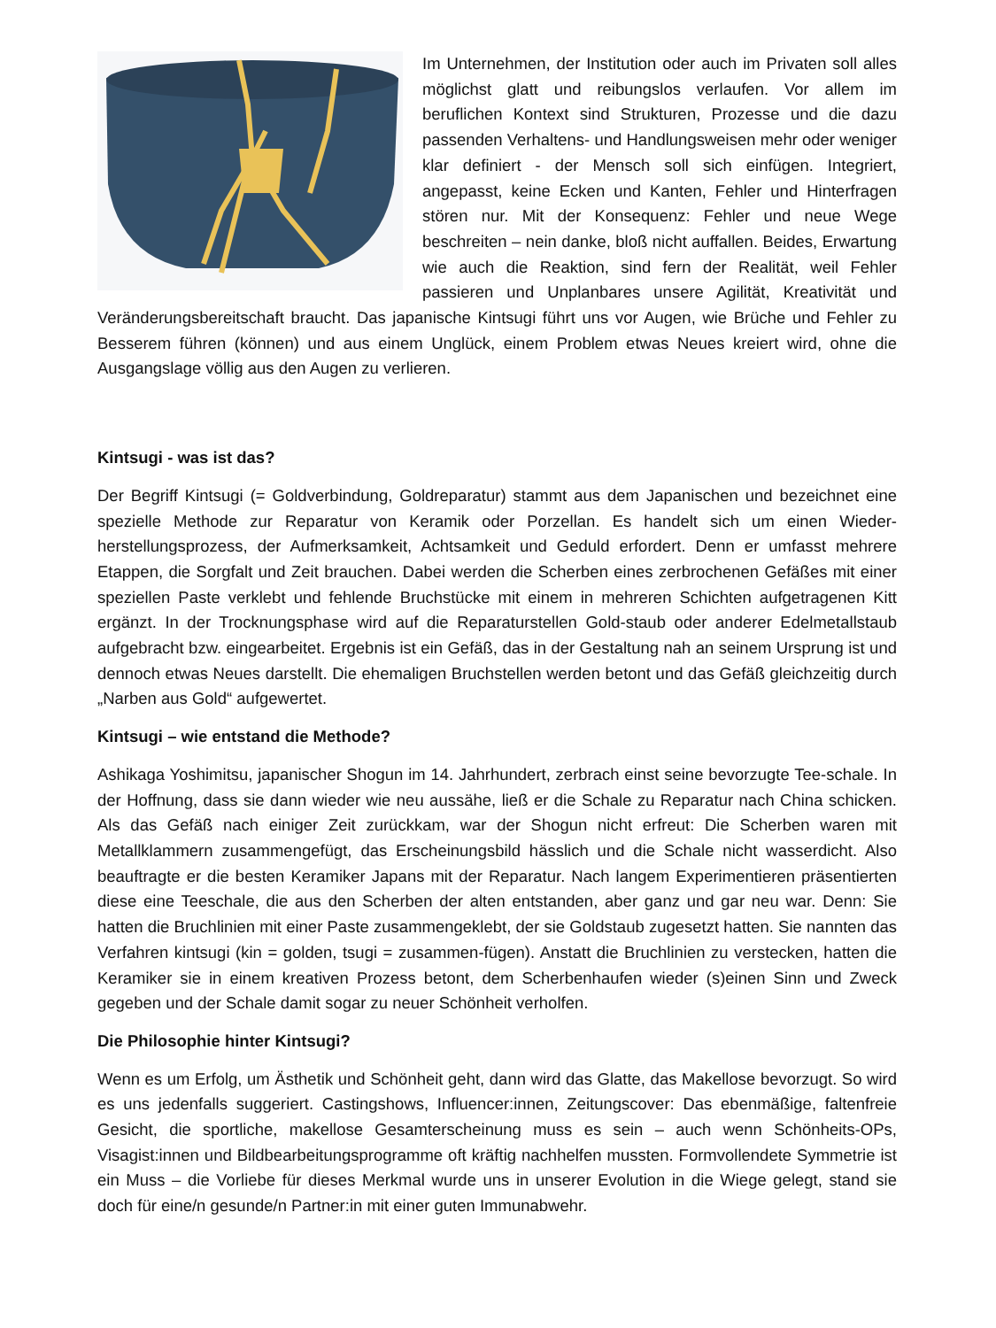Im Unternehmen, der Institution oder auch im Privaten soll alles möglichst glatt und reibungslos verlaufen. Vor allem im beruflichen Kontext sind Strukturen, Prozesse und die dazu passenden Verhaltens- und Handlungsweisen mehr oder weniger klar definiert - der Mensch soll sich einfügen. Integriert, angepasst, keine Ecken und Kanten, Fehler und Hinterfragen stören nur. Mit der Konsequenz: Fehler und neue Wege beschreiten – nein danke, bloß nicht auffallen. Beides, Erwartung wie auch die Reaktion, sind fern der Realität, weil Fehler passieren und Unplanbares unsere Agilität, Kreativität und Veränderungsbereitschaft braucht. Das japanische Kintsugi führt uns vor Augen, wie Brüche und Fehler zu Besserem führen (können) und aus einem Unglück, einem Problem etwas Neues kreiert wird, ohne die Ausgangslage völlig aus den Augen zu verlieren.
Kintsugi - was ist das?
Der Begriff Kintsugi (= Goldverbindung, Goldreparatur) stammt aus dem Japanischen und bezeichnet eine spezielle Methode zur Reparatur von Keramik oder Porzellan. Es handelt sich um einen Wieder-herstellungsprozess, der Aufmerksamkeit, Achtsamkeit und Geduld erfordert. Denn er umfasst mehrere Etappen, die Sorgfalt und Zeit brauchen. Dabei werden die Scherben eines zerbrochenen Gefäßes mit einer speziellen Paste verklebt und fehlende Bruchstücke mit einem in mehreren Schichten aufgetragenen Kitt ergänzt. In der Trocknungsphase wird auf die Reparaturstellen Gold-staub oder anderer Edelmetallstaub aufgebracht bzw. eingearbeitet. Ergebnis ist ein Gefäß, das in der Gestaltung nah an seinem Ursprung ist und dennoch etwas Neues darstellt. Die ehemaligen Bruchstellen werden betont und das Gefäß gleichzeitig durch „Narben aus Gold“ aufgewertet.
Kintsugi – wie entstand die Methode?
Ashikaga Yoshimitsu, japanischer Shogun im 14. Jahrhundert, zerbrach einst seine bevorzugte Tee-schale. In der Hoffnung, dass sie dann wieder wie neu aussähe, ließ er die Schale zu Reparatur nach China schicken. Als das Gefäß nach einiger Zeit zurückkam, war der Shogun nicht erfreut: Die Scherben waren mit Metallklammern zusammengefügt, das Erscheinungsbild hässlich und die Schale nicht wasserdicht. Also beauftragte er die besten Keramiker Japans mit der Reparatur. Nach langem Experimentieren präsentierten diese eine Teeschale, die aus den Scherben der alten entstanden, aber ganz und gar neu war. Denn: Sie hatten die Bruchlinien mit einer Paste zusammengeklebt, der sie Goldstaub zugesetzt hatten. Sie nannten das Verfahren kintsugi (kin = golden, tsugi = zusammen-fügen). Anstatt die Bruchlinien zu verstecken, hatten die Keramiker sie in einem kreativen Prozess betont, dem Scherbenhaufen wieder (s)einen Sinn und Zweck gegeben und der Schale damit sogar zu neuer Schönheit verholfen.
Die Philosophie hinter Kintsugi?
Wenn es um Erfolg, um Ästhetik und Schönheit geht, dann wird das Glatte, das Makellose bevorzugt. So wird es uns jedenfalls suggeriert. Castingshows, Influencer:innen, Zeitungscover: Das ebenmäßige, faltenfreie Gesicht, die sportliche, makellose Gesamterscheinung muss es sein – auch wenn Schönheits-OPs, Visagist:innen und Bildbearbeitungsprogramme oft kräftig nachhelfen mussten. Formvollendete Symmetrie ist ein Muss – die Vorliebe für dieses Merkmal wurde uns in unserer Evolution in die Wiege gelegt, stand sie doch für eine/n gesunde/n Partner:in mit einer guten Immunabwehr.